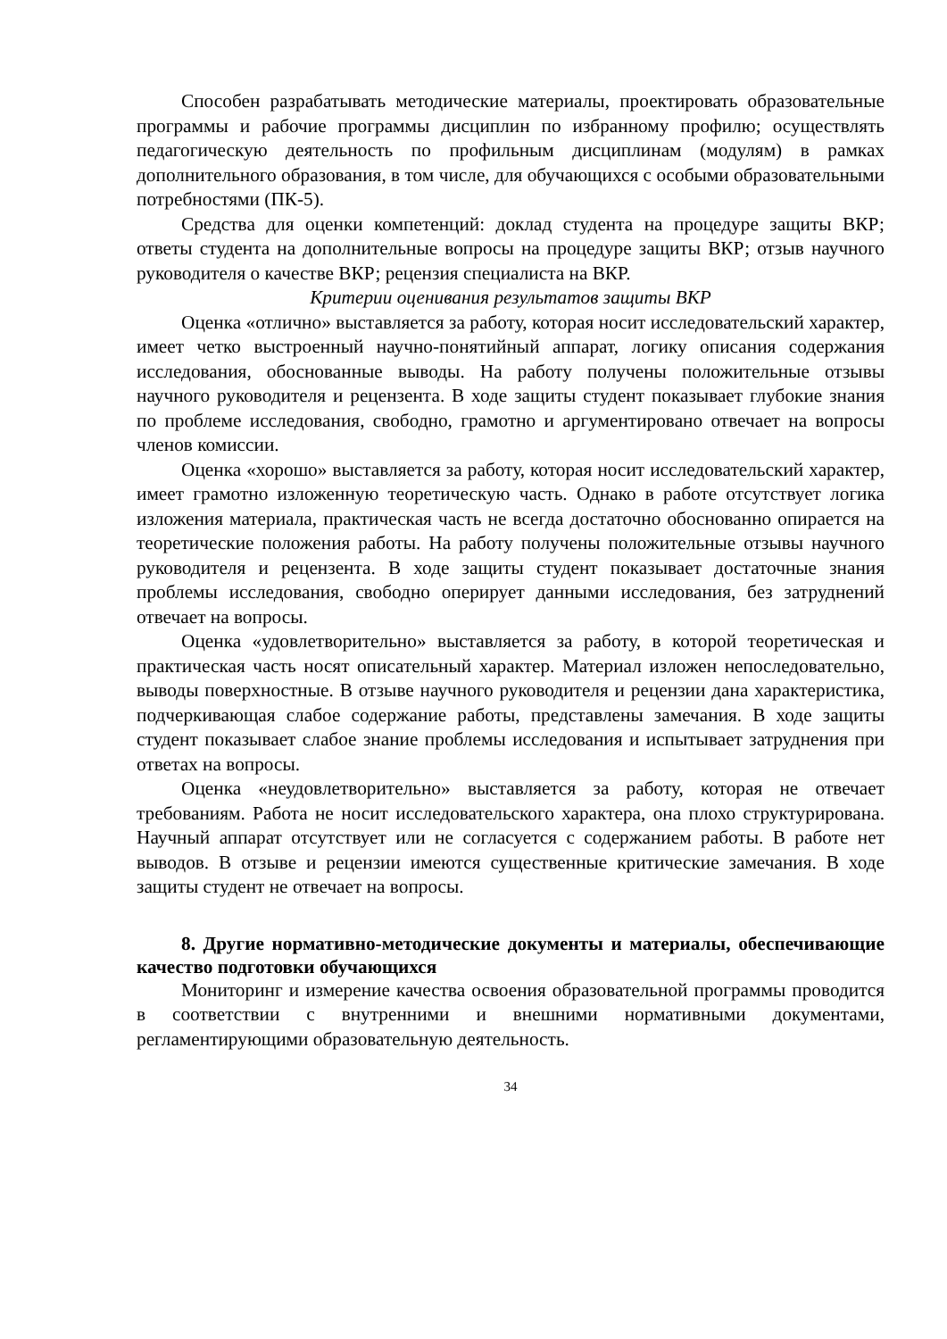Способен разрабатывать методические материалы, проектировать образовательные программы и рабочие программы дисциплин по избранному профилю; осуществлять педагогическую деятельность по профильным дисциплинам (модулям) в рамках дополнительного образования, в том числе, для обучающихся с особыми образовательными потребностями (ПК-5).
Средства для оценки компетенций: доклад студента на процедуре защиты ВКР; ответы студента на дополнительные вопросы на процедуре защиты ВКР; отзыв научного руководителя о качестве ВКР; рецензия специалиста на ВКР.
Критерии оценивания результатов защиты ВКР
Оценка «отлично» выставляется за работу, которая носит исследовательский характер, имеет четко выстроенный научно-понятийный аппарат, логику описания содержания исследования, обоснованные выводы. На работу получены положительные отзывы научного руководителя и рецензента. В ходе защиты студент показывает глубокие знания по проблеме исследования, свободно, грамотно и аргументировано отвечает на вопросы членов комиссии.
Оценка «хорошо» выставляется за работу, которая носит исследовательский характер, имеет грамотно изложенную теоретическую часть. Однако в работе отсутствует логика изложения материала, практическая часть не всегда достаточно обоснованно опирается на теоретические положения работы. На работу получены положительные отзывы научного руководителя и рецензента. В ходе защиты студент показывает достаточные знания проблемы исследования, свободно оперирует данными исследования, без затруднений отвечает на вопросы.
Оценка «удовлетворительно» выставляется за работу, в которой теоретическая и практическая часть носят описательный характер. Материал изложен непоследовательно, выводы поверхностные. В отзыве научного руководителя и рецензии дана характеристика, подчеркивающая слабое содержание работы, представлены замечания. В ходе защиты студент показывает слабое знание проблемы исследования и испытывает затруднения при ответах на вопросы.
Оценка «неудовлетворительно» выставляется за работу, которая не отвечает требованиям. Работа не носит исследовательского характера, она плохо структурирована. Научный аппарат отсутствует или не согласуется с содержанием работы. В работе нет выводов. В отзыве и рецензии имеются существенные критические замечания. В ходе защиты студент не отвечает на вопросы.
8. Другие нормативно-методические документы и материалы, обеспечивающие качество подготовки обучающихся
Мониторинг и измерение качества освоения образовательной программы проводится в соответствии с внутренними и внешними нормативными документами, регламентирующими образовательную деятельность.
34